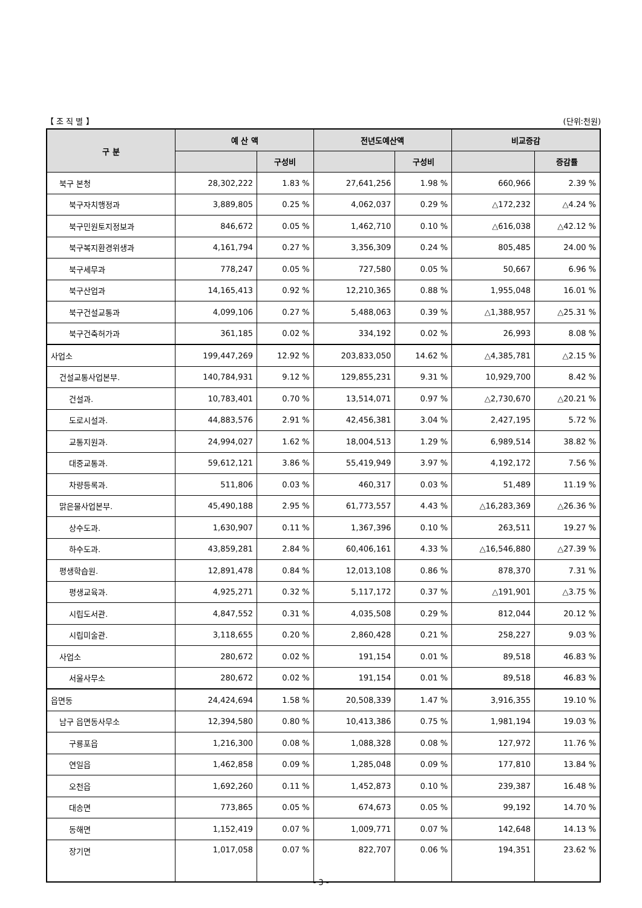【 조 직 별 】 (단위:천원)
| 구 분 | 예 산 액 | | 전년도예산액 | | 비교증감 | |
| --- | --- | --- | --- | --- | --- | --- |
| | | 구성비 | | 구성비 | | 증감률 |
| 북구 본청 | 28,302,222 | 1.83 % | 27,641,256 | 1.98 % | 660,966 | 2.39 % |
| 북구자치행정과 | 3,889,805 | 0.25 % | 4,062,037 | 0.29 % | △172,232 | △4.24 % |
| 북구민원토지정보과 | 846,672 | 0.05 % | 1,462,710 | 0.10 % | △616,038 | △42.12 % |
| 북구복지환경위생과 | 4,161,794 | 0.27 % | 3,356,309 | 0.24 % | 805,485 | 24.00 % |
| 북구세무과 | 778,247 | 0.05 % | 727,580 | 0.05 % | 50,667 | 6.96 % |
| 북구산업과 | 14,165,413 | 0.92 % | 12,210,365 | 0.88 % | 1,955,048 | 16.01 % |
| 북구건설교통과 | 4,099,106 | 0.27 % | 5,488,063 | 0.39 % | △1,388,957 | △25.31 % |
| 북구건축허가과 | 361,185 | 0.02 % | 334,192 | 0.02 % | 26,993 | 8.08 % |
| 사업소 | 199,447,269 | 12.92 % | 203,833,050 | 14.62 % | △4,385,781 | △2.15 % |
| 건설교통사업본부. | 140,784,931 | 9.12 % | 129,855,231 | 9.31 % | 10,929,700 | 8.42 % |
| 건설과. | 10,783,401 | 0.70 % | 13,514,071 | 0.97 % | △2,730,670 | △20.21 % |
| 도로시설과. | 44,883,576 | 2.91 % | 42,456,381 | 3.04 % | 2,427,195 | 5.72 % |
| 교통지원과. | 24,994,027 | 1.62 % | 18,004,513 | 1.29 % | 6,989,514 | 38.82 % |
| 대중교통과. | 59,612,121 | 3.86 % | 55,419,949 | 3.97 % | 4,192,172 | 7.56 % |
| 차량등록과. | 511,806 | 0.03 % | 460,317 | 0.03 % | 51,489 | 11.19 % |
| 맑은물사업본부. | 45,490,188 | 2.95 % | 61,773,557 | 4.43 % | △16,283,369 | △26.36 % |
| 상수도과. | 1,630,907 | 0.11 % | 1,367,396 | 0.10 % | 263,511 | 19.27 % |
| 하수도과. | 43,859,281 | 2.84 % | 60,406,161 | 4.33 % | △16,546,880 | △27.39 % |
| 평생학습원. | 12,891,478 | 0.84 % | 12,013,108 | 0.86 % | 878,370 | 7.31 % |
| 평생교육과. | 4,925,271 | 0.32 % | 5,117,172 | 0.37 % | △191,901 | △3.75 % |
| 시립도서관. | 4,847,552 | 0.31 % | 4,035,508 | 0.29 % | 812,044 | 20.12 % |
| 시립미술관. | 3,118,655 | 0.20 % | 2,860,428 | 0.21 % | 258,227 | 9.03 % |
| 사업소 | 280,672 | 0.02 % | 191,154 | 0.01 % | 89,518 | 46.83 % |
| 서울사무소 | 280,672 | 0.02 % | 191,154 | 0.01 % | 89,518 | 46.83 % |
| 읍면동 | 24,424,694 | 1.58 % | 20,508,339 | 1.47 % | 3,916,355 | 19.10 % |
| 남구 읍면동사무소 | 12,394,580 | 0.80 % | 10,413,386 | 0.75 % | 1,981,194 | 19.03 % |
| 구룡포읍 | 1,216,300 | 0.08 % | 1,088,328 | 0.08 % | 127,972 | 11.76 % |
| 연일읍 | 1,462,858 | 0.09 % | 1,285,048 | 0.09 % | 177,810 | 13.84 % |
| 오천읍 | 1,692,260 | 0.11 % | 1,452,873 | 0.10 % | 239,387 | 16.48 % |
| 대송면 | 773,865 | 0.05 % | 674,673 | 0.05 % | 99,192 | 14.70 % |
| 동해면 | 1,152,419 | 0.07 % | 1,009,771 | 0.07 % | 142,648 | 14.13 % |
| 장기면 | 1,017,058 | 0.07 % | 822,707 | 0.06 % | 194,351 | 23.62 % |
- 3 -